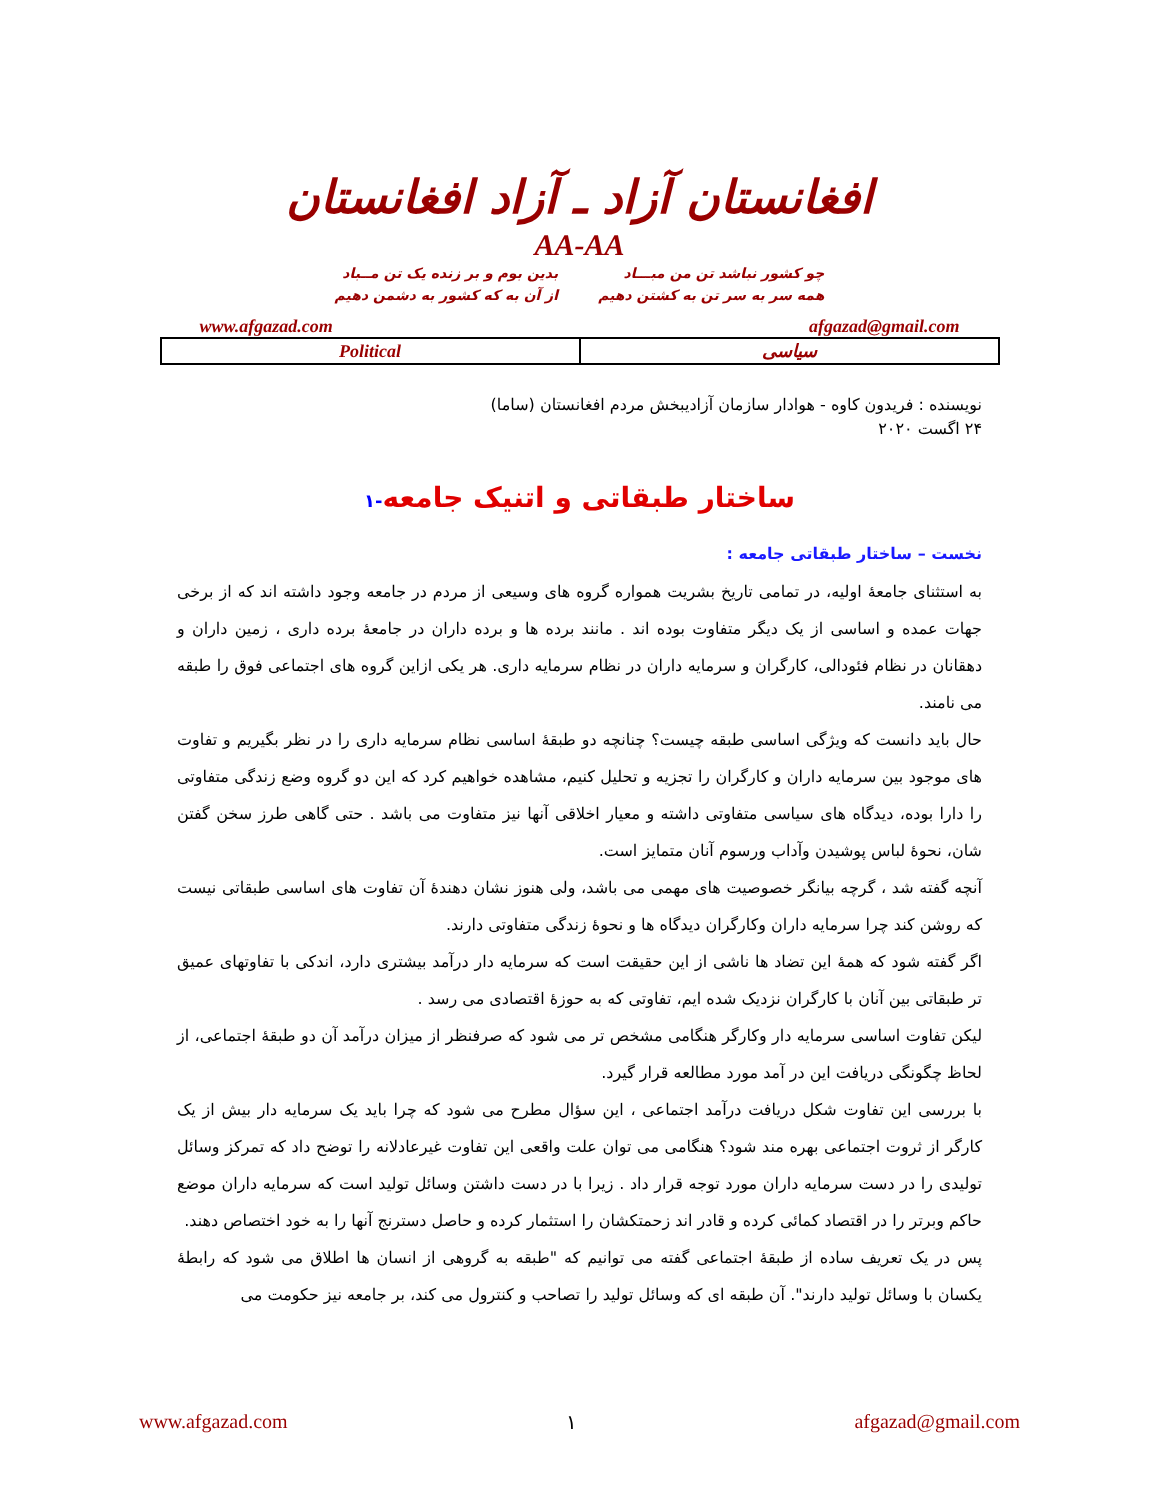افغانستان آزاد ـ آزاد افغانستان
AA-AA
چو کشور نباشد تن من مبـــاد
همه سر به سر تن به کشتن دهیم
بدین بوم و بر زنده یک تن مــباد
از آن به که کشور به دشمن دهیم
www.afgazad.com afgazad@gmail.com
| Political | سیاسی |
نویسنده : فریدون کاوه - هوادار سازمان آزادیبخش مردم افغانستان (ساما)
۲۴ اگست ۲۰۲۰
ساختار طبقاتی و اتنیک جامعه-۱
نخست – ساختار طبقاتی جامعه :
به استثنای جامعهٔ اولیه، در تمامی تاریخ بشریت همواره گروه های وسیعی از مردم در جامعه وجود داشته اند که از برخی جهات عمده و اساسی از یک دیگر متفاوت بوده اند . مانند برده ها و برده داران در جامعهٔ برده داری ، زمین داران و دهقانان در نظام فئودالی، کارگران و سرمایه داران در نظام سرمایه داری. هر یکی ازاین گروه های اجتماعی فوق را طبقه می نامند.
حال باید دانست که ویژگی اساسی طبقه چیست؟ چنانچه دو طبقهٔ اساسی نظام سرمایه داری را در نظر بگیریم و تفاوت های موجود بین سرمایه داران و کارگران را تجزیه و تحلیل کنیم، مشاهده خواهیم کرد که این دو گروه وضع زندگی متفاوتی را دارا بوده، دیدگاه های سیاسی متفاوتی داشته و معیار اخلاقی آنها نیز متفاوت می باشد . حتی گاهی طرز سخن گفتن شان، نحوهٔ لباس پوشیدن وآداب ورسوم آنان متمایز است.
آنچه گفته شد ، گرچه بیانگر خصوصیت های مهمی می باشد، ولی هنوز نشان دهندهٔ آن تفاوت های اساسی طبقاتی نیست که روشن کند چرا سرمایه داران وکارگران دیدگاه ها و نحوهٔ زندگی متفاوتی دارند.
اگر گفته شود که همهٔ این تضاد ها ناشی از این حقیقت است که سرمایه دار درآمد بیشتری دارد، اندکی با تفاوتهای عمیق تر طبقاتی بین آنان با کارگران نزدیک شده ایم، تفاوتی که به حوزهٔ اقتصادی می رسد .
لیکن تفاوت اساسی سرمایه دار وکارگر هنگامی مشخص تر می شود که صرفنظر از میزان درآمد آن دو طبقهٔ اجتماعی، از لحاظ چگونگی دریافت این در آمد مورد مطالعه قرار گیرد.
با بررسی این تفاوت شکل دریافت درآمد اجتماعی ، این سؤال مطرح می شود که چرا باید یک سرمایه دار بیش از یک کارگر از ثروت اجتماعی بهره مند شود؟ هنگامی می توان علت واقعی این تفاوت غیرعادلانه را توضح داد که تمرکز وسائل تولیدی را در دست سرمایه داران مورد توجه قرار داد . زیرا با در دست داشتن وسائل تولید است که سرمایه داران موضع حاکم وبرتر را در اقتصاد کمائی کرده و قادر اند زحمتکشان را استثمار کرده و حاصل دسترنج آنها را به خود اختصاص دهند.
پس در یک تعریف ساده از طبقهٔ اجتماعی گفته می توانیم که "طبقه به گروهی از انسان ها اطلاق می شود که رابطهٔ یکسان با وسائل تولید دارند". آن طبقه ای که وسائل تولید را تصاحب و کنترول می کند، بر جامعه نیز حکومت می
www.afgazad.com ۱ afgazad@gmail.com